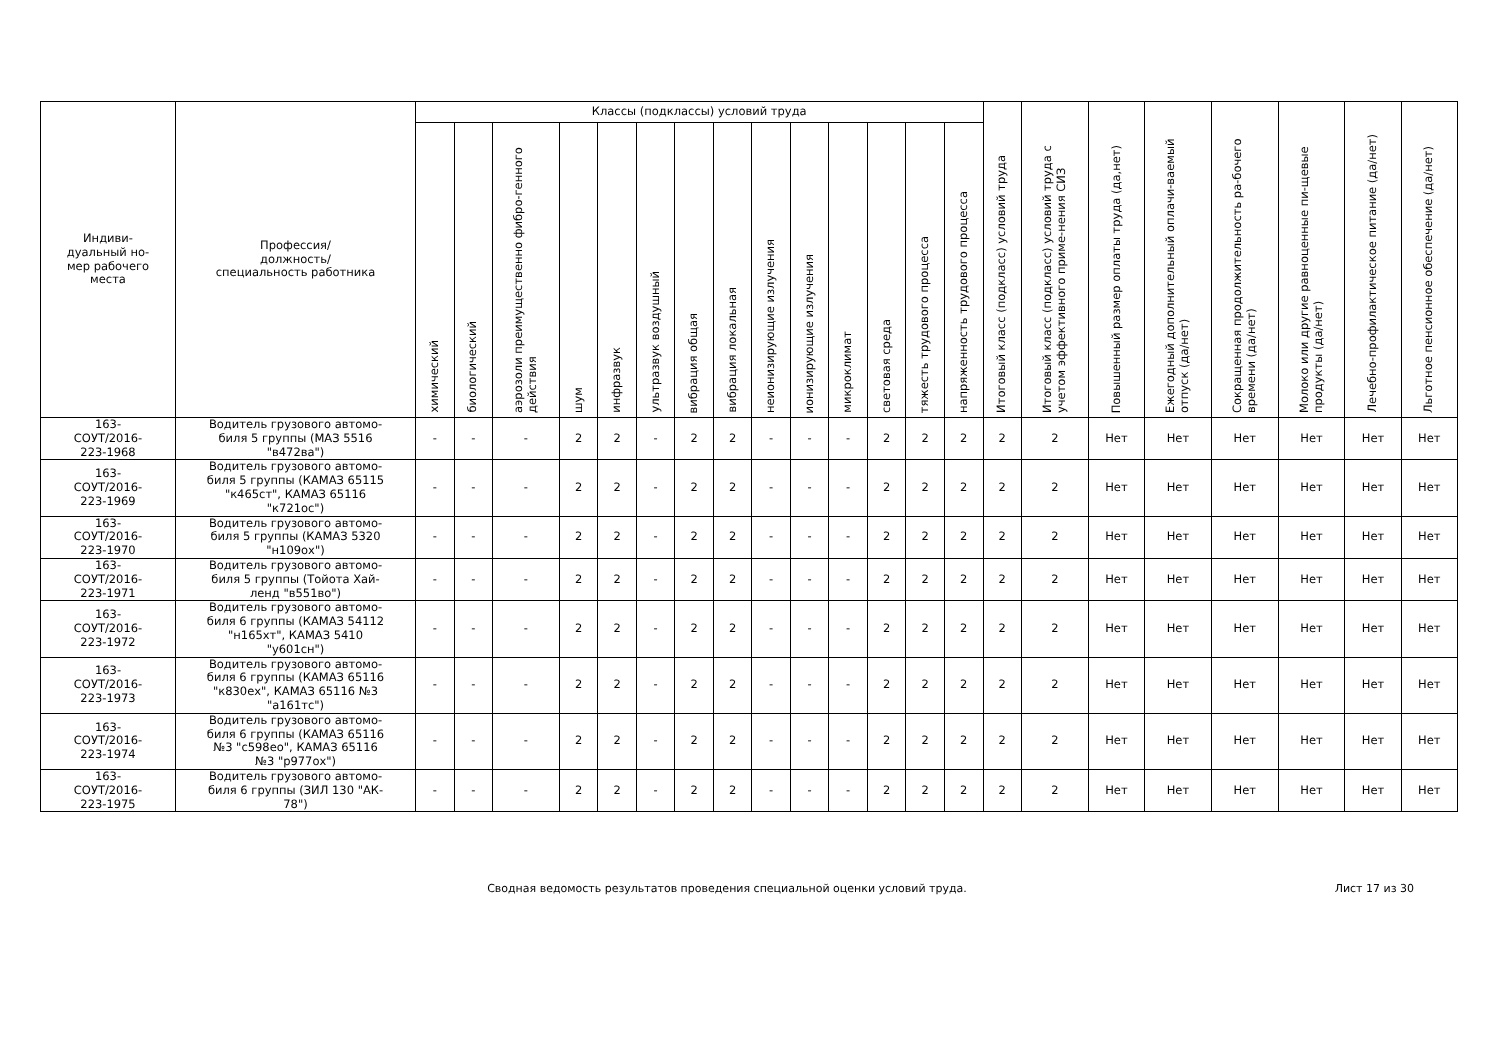| Индиви- дуальный но- мер рабочего места | Профессия/ должность/ специальность работника | Классы (подклассы) условий труда | | | | | | | | | | | | | | Итоговый класс (подкласс) условий труда | Итоговый класс (подкласс) условий труда с учетом эффективного приме-нения СИЗ | Повышенный размер оплаты труда (да,нет) | Ежегодный дополнительный оплачи-ваемый отпуск (да/нет) | Сокращенная продолжительность ра-бочего времени (да/нет) | Молоко или другие равноценные пи-щевые продукты (да/нет) | Лечебно-профилактическое питание (да/нет) | Льготное пенсионное обеспечение (да/нет) |
| --- | --- | --- | --- | --- | --- | --- | --- | --- | --- | --- | --- | --- | --- | --- | --- | --- | --- | --- | --- | --- | --- | --- | --- |
| | | химический | биологический | аэрозоли преимущественно фибро-генного действия | шум | инфразвук | ультразвук воздушный | вибрация общая | вибрация локальная | неионизирующие излучения | ионизирующие излучения | микроклимат | световая среда | тяжесть трудового процесса | напряженность трудового процесса | | | | | | | | |
| 163- СОУТ/2016- 223-1968 | Водитель грузового автомо- биля 5 группы (МАЗ 5516 "в472ва") | - | - | - | 2 | 2 | - | 2 | 2 | - | - | - | 2 | 2 | 2 | 2 | 2 | Нет | Нет | Нет | Нет | Нет | Нет |
| 163- СОУТ/2016- 223-1969 | Водитель грузового автомо- биля 5 группы (КАМАЗ 65115 "к465ст", КАМАЗ 65116 "к721ос") | - | - | - | 2 | 2 | - | 2 | 2 | - | - | - | 2 | 2 | 2 | 2 | 2 | Нет | Нет | Нет | Нет | Нет | Нет |
| 163- СОУТ/2016- 223-1970 | Водитель грузового автомо- биля 5 группы (КАМАЗ 5320 "н109ох") | - | - | - | 2 | 2 | - | 2 | 2 | - | - | - | 2 | 2 | 2 | 2 | 2 | Нет | Нет | Нет | Нет | Нет | Нет |
| 163- СОУТ/2016- 223-1971 | Водитель грузового автомо- биля 5 группы (Тойота Хай- ленд "в551во") | - | - | - | 2 | 2 | - | 2 | 2 | - | - | - | 2 | 2 | 2 | 2 | 2 | Нет | Нет | Нет | Нет | Нет | Нет |
| 163- СОУТ/2016- 223-1972 | Водитель грузового автомо- биля 6 группы (КАМАЗ 54112 "н165хт", КАМАЗ 5410 "у601сн") | - | - | - | 2 | 2 | - | 2 | 2 | - | - | - | 2 | 2 | 2 | 2 | 2 | Нет | Нет | Нет | Нет | Нет | Нет |
| 163- СОУТ/2016- 223-1973 | Водитель грузового автомо- биля 6 группы (КАМАЗ 65116 "к830ех", КАМАЗ 65116 №3 "а161тс") | - | - | - | 2 | 2 | - | 2 | 2 | - | - | - | 2 | 2 | 2 | 2 | 2 | Нет | Нет | Нет | Нет | Нет | Нет |
| 163- СОУТ/2016- 223-1974 | Водитель грузового автомо- биля 6 группы (КАМАЗ 65116 №3 "с598ео", КАМАЗ 65116 №3 "р977ох") | - | - | - | 2 | 2 | - | 2 | 2 | - | - | - | 2 | 2 | 2 | 2 | 2 | Нет | Нет | Нет | Нет | Нет | Нет |
| 163- СОУТ/2016- 223-1975 | Водитель грузового автомо- биля 6 группы (ЗИЛ 130 "АК- 78") | - | - | - | 2 | 2 | - | 2 | 2 | - | - | - | 2 | 2 | 2 | 2 | 2 | Нет | Нет | Нет | Нет | Нет | Нет |
Сводная ведомость результатов проведения специальной оценки условий труда.
Лист 17 из 30